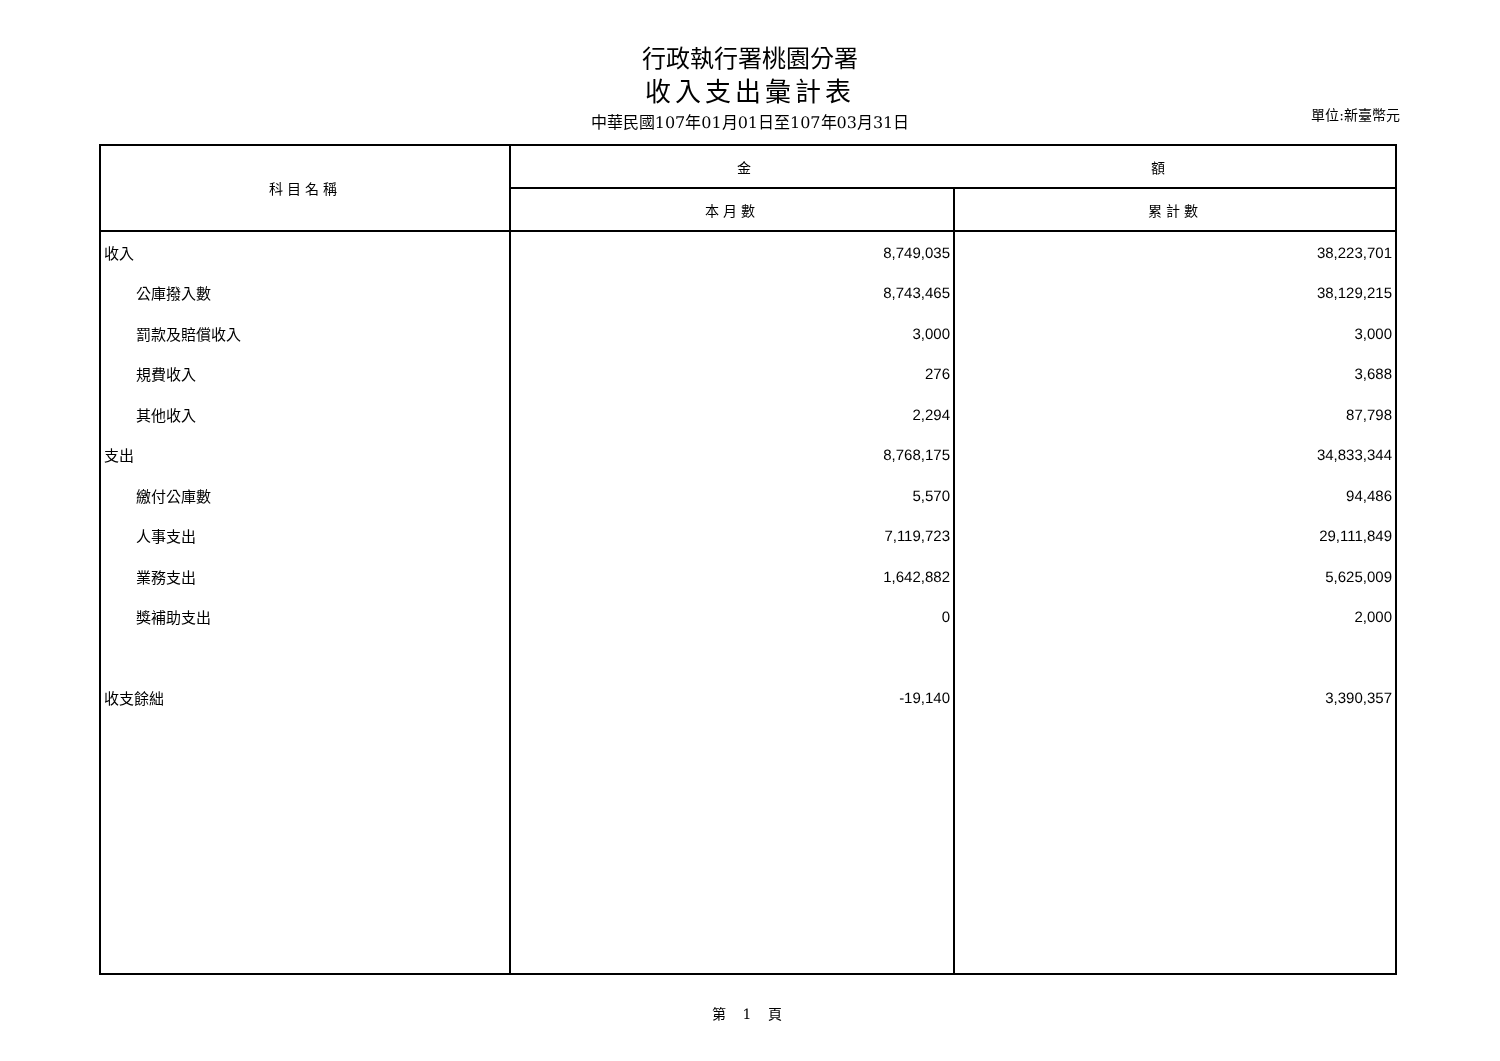行政執行署桃園分署
收入支出彙計表
中華民國107年01月01日至107年03月31日 單位:新臺幣元
| 科目名稱 | 金 額 | |
| --- | --- | --- |
| | 本月數 | 累計數 |
| 收入 | 8,749,035 | 38,223,701 |
| 公庫撥入數 | 8,743,465 | 38,129,215 |
| 罰款及賠償收入 | 3,000 | 3,000 |
| 規費收入 | 276 | 3,688 |
| 其他收入 | 2,294 | 87,798 |
| 支出 | 8,768,175 | 34,833,344 |
| 繳付公庫數 | 5,570 | 94,486 |
| 人事支出 | 7,119,723 | 29,111,849 |
| 業務支出 | 1,642,882 | 5,625,009 |
| 獎補助支出 | 0 | 2,000 |
| 收支餘絀 | -19,140 | 3,390,357 |
第 1 頁